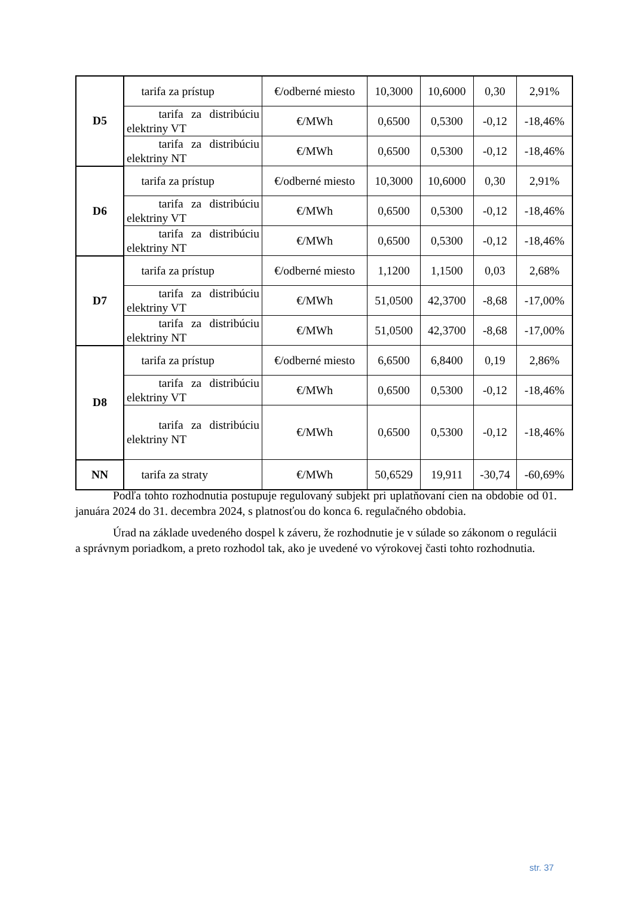| D5 | tarifa za prístup | €/odberné miesto | 10,3000 | 10,6000 | 0,30 | 2,91% |
| | tarifa za distribúciu elektriny VT | €/MWh | 0,6500 | 0,5300 | -0,12 | -18,46% |
| | tarifa za distribúciu elektriny NT | €/MWh | 0,6500 | 0,5300 | -0,12 | -18,46% |
| D6 | tarifa za prístup | €/odberné miesto | 10,3000 | 10,6000 | 0,30 | 2,91% |
| | tarifa za distribúciu elektriny VT | €/MWh | 0,6500 | 0,5300 | -0,12 | -18,46% |
| | tarifa za distribúciu elektriny NT | €/MWh | 0,6500 | 0,5300 | -0,12 | -18,46% |
| D7 | tarifa za prístup | €/odberné miesto | 1,1200 | 1,1500 | 0,03 | 2,68% |
| | tarifa za distribúciu elektriny VT | €/MWh | 51,0500 | 42,3700 | -8,68 | -17,00% |
| | tarifa za distribúciu elektriny NT | €/MWh | 51,0500 | 42,3700 | -8,68 | -17,00% |
| D8 | tarifa za prístup | €/odberné miesto | 6,6500 | 6,8400 | 0,19 | 2,86% |
| | tarifa za distribúciu elektriny VT | €/MWh | 0,6500 | 0,5300 | -0,12 | -18,46% |
| | tarifa za distribúciu elektriny NT | €/MWh | 0,6500 | 0,5300 | -0,12 | -18,46% |
| NN | tarifa za straty | €/MWh | 50,6529 | 19,911 | -30,74 | -60,69% |
Podľa tohto rozhodnutia postupuje regulovaný subjekt pri uplatňovaní cien na obdobie od 01. januára 2024 do 31. decembra 2024, s platnosťou do konca 6. regulačného obdobia.
Úrad na základe uvedeného dospel k záveru, že rozhodnutie je v súlade so zákonom o regulácii a správnym poriadkom, a preto rozhodol tak, ako je uvedené vo výrokovej časti tohto rozhodnutia.
str. 37